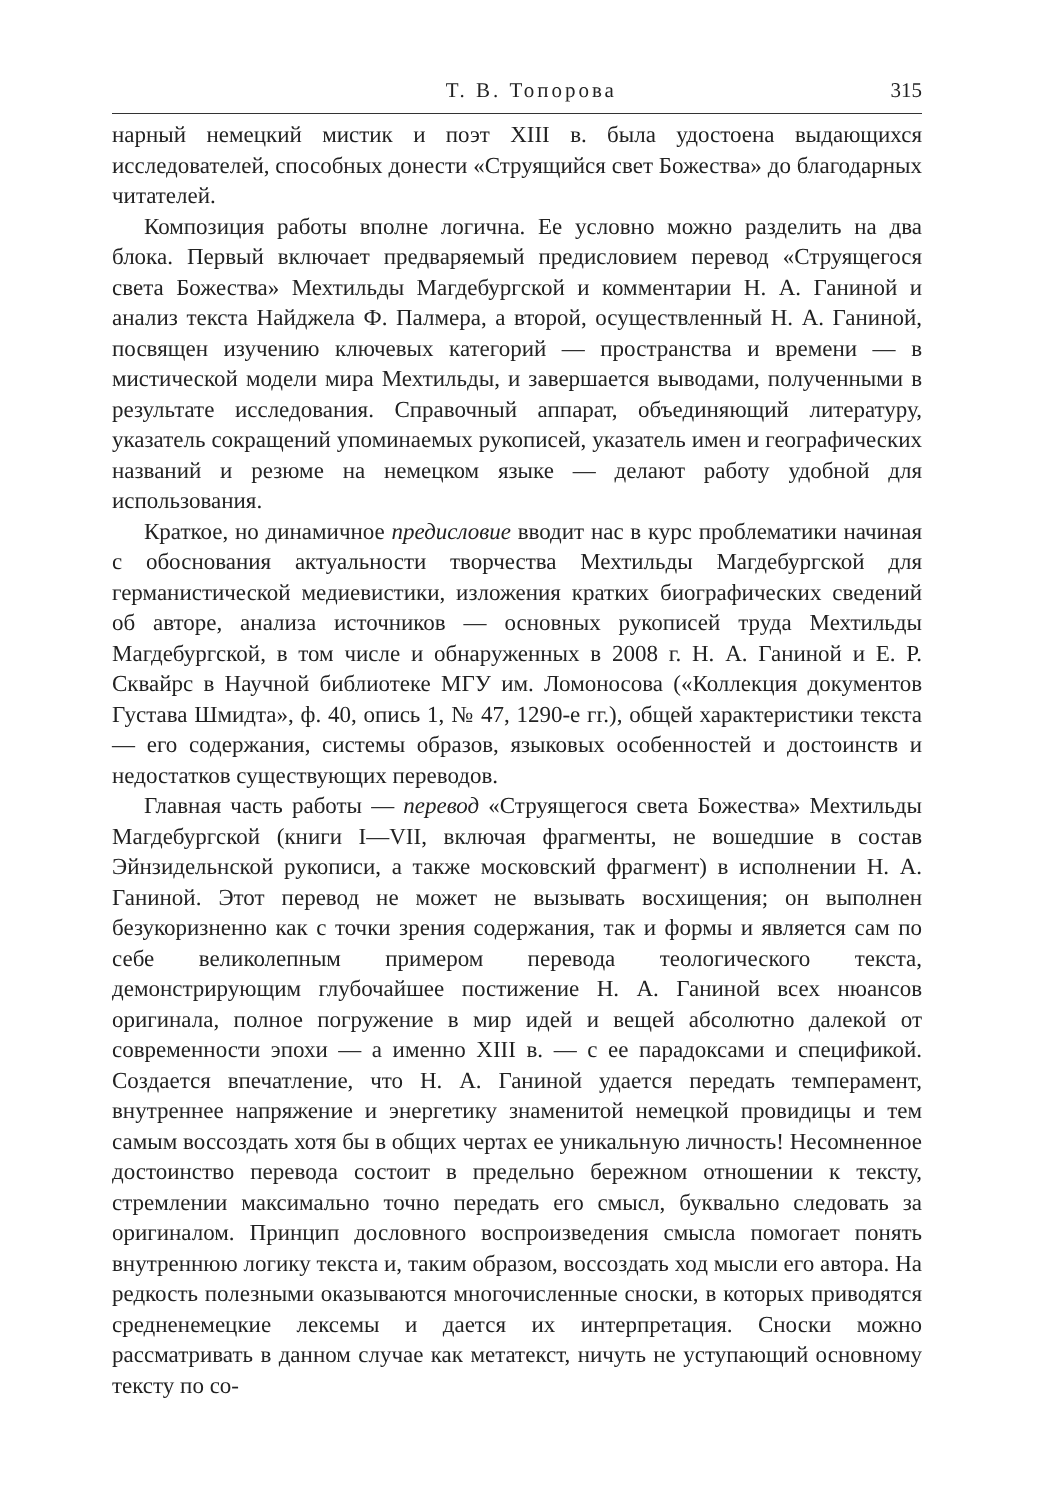Т. В. Топорова 315
нарный немецкий мистик и поэт XIII в. была удостоена выдающихся исследователей, способных донести «Струящийся свет Божества» до благодарных читателей.
Композиция работы вполне логична. Ее условно можно разделить на два блока. Первый включает предваряемый предисловием перевод «Струящегося света Божества» Мехтильды Магдебургской и комментарии Н. А. Ганиной и анализ текста Найджела Ф. Палмера, а второй, осуществленный Н. А. Ганиной, посвящен изучению ключевых категорий — пространства и времени — в мистической модели мира Мехтильды, и завершается выводами, полученными в результате исследования. Справочный аппарат, объединяющий литературу, указатель сокращений упоминаемых рукописей, указатель имен и географических названий и резюме на немецком языке — делают работу удобной для использования.
Краткое, но динамичное предисловие вводит нас в курс проблематики начиная с обоснования актуальности творчества Мехтильды Магдебургской для германистической медиевистики, изложения кратких биографических сведений об авторе, анализа источников — основных рукописей труда Мехтильды Магдебургской, в том числе и обнаруженных в 2008 г. Н. А. Ганиной и Е. Р. Сквайрс в Научной библиотеке МГУ им. Ломоносова («Коллекция документов Густава Шмидта», ф. 40, опись 1, № 47, 1290-е гг.), общей характеристики текста — его содержания, системы образов, языковых особенностей и достоинств и недостатков существующих переводов.
Главная часть работы — перевод «Струящегося света Божества» Мехтильды Магдебургской (книги I—VII, включая фрагменты, не вошедшие в состав Эйнзидельнской рукописи, а также московский фрагмент) в исполнении Н. А. Ганиной. Этот перевод не может не вызывать восхищения; он выполнен безукоризненно как с точки зрения содержания, так и формы и является сам по себе великолепным примером перевода теологического текста, демонстрирующим глубочайшее постижение Н. А. Ганиной всех нюансов оригинала, полное погружение в мир идей и вещей абсолютно далекой от современности эпохи — а именно XIII в. — с ее парадоксами и спецификой. Создается впечатление, что Н. А. Ганиной удается передать темперамент, внутреннее напряжение и энергетику знаменитой немецкой провидицы и тем самым воссоздать хотя бы в общих чертах ее уникальную личность! Несомненное достоинство перевода состоит в предельно бережном отношении к тексту, стремлении максимально точно передать его смысл, буквально следовать за оригиналом. Принцип дословного воспроизведения смысла помогает понять внутреннюю логику текста и, таким образом, воссоздать ход мысли его автора. На редкость полезными оказываются многочисленные сноски, в которых приводятся средненемецкие лексемы и дается их интерпретация. Сноски можно рассматривать в данном случае как метатекст, ничуть не уступающий основному тексту по со-